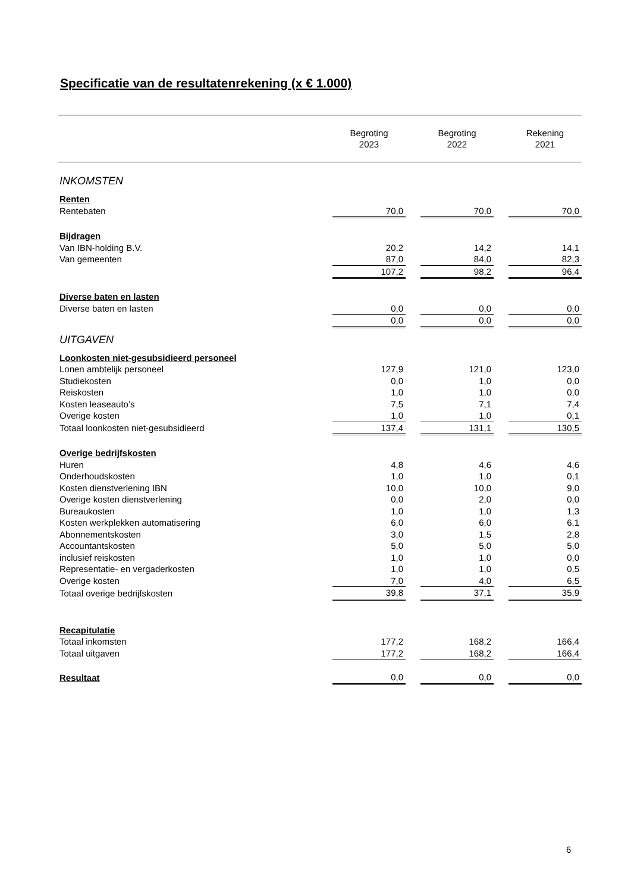Specificatie van de resultatenrekening (x € 1.000)
| | Begroting 2023 | | Begroting 2022 | | Rekening 2021 |
| --- | --- | --- | --- | --- | --- |
| INKOMSTEN | | | | | |
| Renten | | | | | |
| Rentebaten | 70,0 | | 70,0 | | 70,0 |
| Bijdragen | | | | | |
| Van IBN-holding B.V. | 20,2 | | 14,2 | | 14,1 |
| Van gemeenten | 87,0 | | 84,0 | | 82,3 |
| | 107,2 | | 98,2 | | 96,4 |
| Diverse baten en lasten | | | | | |
| Diverse baten en lasten | 0,0 | | 0,0 | | 0,0 |
| | 0,0 | | 0,0 | | 0,0 |
| UITGAVEN | | | | | |
| Loonkosten niet-gesubsidieerd personeel | | | | | |
| Lonen ambtelijk personeel | 127,9 | | 121,0 | | 123,0 |
| Studiekosten | 0,0 | | 1,0 | | 0,0 |
| Reiskosten | 1,0 | | 1,0 | | 0,0 |
| Kosten leaseauto’s | 7,5 | | 7,1 | | 7,4 |
| Overige kosten | 1,0 | | 1,0 | | 0,1 |
| Totaal loonkosten niet-gesubsidieerd | 137,4 | | 131,1 | | 130,5 |
| Overige bedrijfskosten | | | | | |
| Huren | 4,8 | | 4,6 | | 4,6 |
| Onderhoudskosten | 1,0 | | 1,0 | | 0,1 |
| Kosten dienstverlening IBN | 10,0 | | 10,0 | | 9,0 |
| Overige kosten dienstverlening | 0,0 | | 2,0 | | 0,0 |
| Bureaukosten | 1,0 | | 1,0 | | 1,3 |
| Kosten werkplekken automatisering | 6,0 | | 6,0 | | 6,1 |
| Abonnementskosten | 3,0 | | 1,5 | | 2,8 |
| Accountantskosten | 5,0 | | 5,0 | | 5,0 |
| inclusief reiskosten | 1,0 | | 1,0 | | 0,0 |
| Representatie- en vergaderkosten | 1,0 | | 1,0 | | 0,5 |
| Overige kosten | 7,0 | | 4,0 | | 6,5 |
| Totaal overige bedrijfskosten | 39,8 | | 37,1 | | 35,9 |
| Recapitulatie | | | | | |
| Totaal inkomsten | 177,2 | | 168,2 | | 166,4 |
| Totaal uitgaven | 177,2 | | 168,2 | | 166,4 |
| Resultaat | 0,0 | | 0,0 | | 0,0 |
6